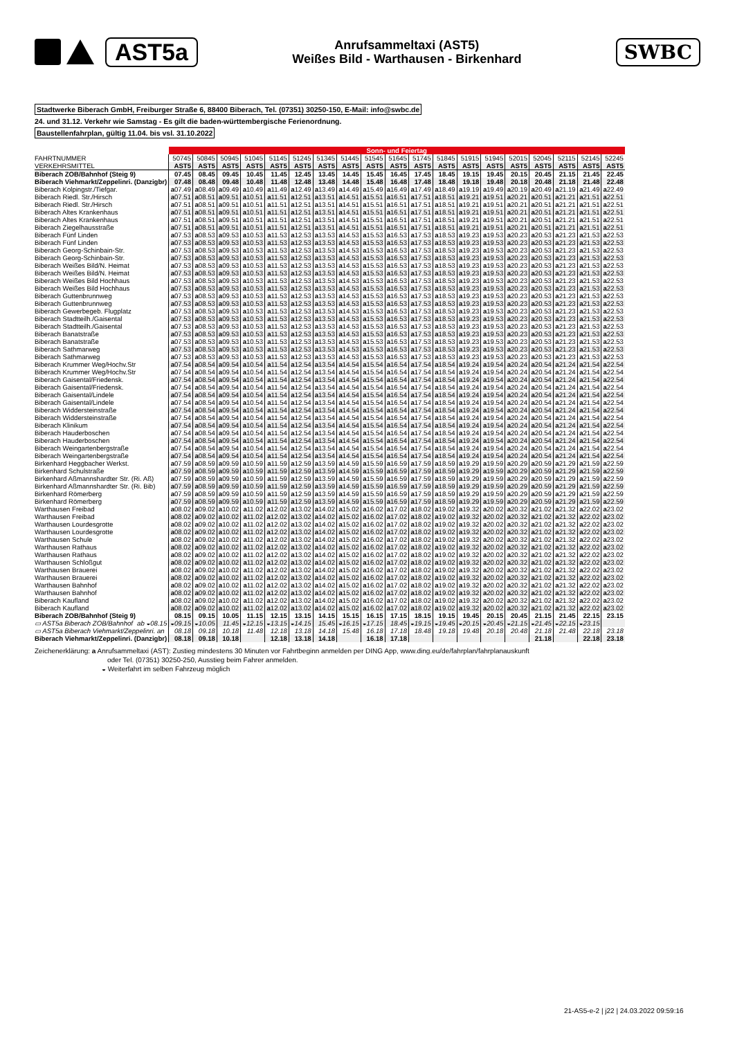AST5a
Anrufsammeltaxi (AST5)
Weißes Bild - Warthausen - Birkenhard
SWBC
Stadtwerke Biberach GmbH, Freiburger Straße 6, 88400 Biberach, Tel. (07351) 30250-150, E-Mail: info@swbc.de
24. und 31.12. Verkehr wie Samstag - Es gilt die baden-württembergische Ferienordnung.
Baustellenfahrplan, gültig 11.04. bis vsl. 31.10.2022
| | Sonn- und Feiertag | | | | | | | | | | | | | | | | | | |
| --- | --- | --- | --- | --- | --- | --- | --- | --- | --- | --- | --- | --- | --- | --- | --- | --- | --- | --- | --- |
| FAHRTNUMMER | 50745 | 50845 | 50945 | 51045 | 51145 | 51245 | 51345 | 51445 | 51545 | 51645 | 51745 | 51845 | 51915 | 51945 | 52015 | 52045 | 52115 | 52145 | 52245 |
| VERKEHRSMITTEL | AST5 | AST5 | AST5 | AST5 | AST5 | AST5 | AST5 | AST5 | AST5 | AST5 | AST5 | AST5 | AST5 | AST5 | AST5 | AST5 | AST5 | AST5 | AST5 |
| Biberach ZOB/Bahnhof (Steig 9) | 07.45 | 08.45 | 09.45 | 10.45 | 11.45 | 12.45 | 13.45 | 14.45 | 15.45 | 16.45 | 17.45 | 18.45 | 19.15 | 19.45 | 20.15 | 20.45 | 21.15 | 21.45 | 22.45 |
| Biberach Viehmarkt/Zeppelinri. (Danzigbr) | 07.48 | 08.48 | 09.48 | 10.48 | 11.48 | 12.48 | 13.48 | 14.48 | 15.48 | 16.48 | 17.48 | 18.48 | 19.18 | 19.48 | 20.18 | 20.48 | 21.18 | 21.48 | 22.48 |
| Biberach Kolpingstr./Tiefgar. | a 07.49 | a 08.49 | a 09.49 | a 10.49 | a 11.49 | a 12.49 | a 13.49 | a 14.49 | a 15.49 | a 16.49 | a 17.49 | a 18.49 | a 19.19 | a 19.49 | a 20.19 | a 20.49 | a 21.19 | a 21.49 | a 22.49 |
| Biberach Riedl. Str./Hirsch | a 07.51 | a 08.51 | a 09.51 | a 10.51 | a 11.51 | a 12.51 | a 13.51 | a 14.51 | a 15.51 | a 16.51 | a 17.51 | a 18.51 | a 19.21 | a 19.51 | a 20.21 | a 20.51 | a 21.21 | a 21.51 | a 22.51 |
| Biberach Riedl. Str./Hirsch | a 07.51 | a 08.51 | a 09.51 | a 10.51 | a 11.51 | a 12.51 | a 13.51 | a 14.51 | a 15.51 | a 16.51 | a 17.51 | a 18.51 | a 19.21 | a 19.51 | a 20.21 | a 20.51 | a 21.21 | a 21.51 | a 22.51 |
| Biberach Altes Krankenhaus | a 07.51 | a 08.51 | a 09.51 | a 10.51 | a 11.51 | a 12.51 | a 13.51 | a 14.51 | a 15.51 | a 16.51 | a 17.51 | a 18.51 | a 19.21 | a 19.51 | a 20.21 | a 20.51 | a 21.21 | a 21.51 | a 22.51 |
| Biberach Altes Krankenhaus | a 07.51 | a 08.51 | a 09.51 | a 10.51 | a 11.51 | a 12.51 | a 13.51 | a 14.51 | a 15.51 | a 16.51 | a 17.51 | a 18.51 | a 19.21 | a 19.51 | a 20.21 | a 20.51 | a 21.21 | a 21.51 | a 22.51 |
| Biberach Ziegelhausstraße | a 07.51 | a 08.51 | a 09.51 | a 10.51 | a 11.51 | a 12.51 | a 13.51 | a 14.51 | a 15.51 | a 16.51 | a 17.51 | a 18.51 | a 19.21 | a 19.51 | a 20.21 | a 20.51 | a 21.21 | a 21.51 | a 22.51 |
| Biberach Fünf Linden | a 07.53 | a 08.53 | a 09.53 | a 10.53 | a 11.53 | a 12.53 | a 13.53 | a 14.53 | a 15.53 | a 16.53 | a 17.53 | a 18.53 | a 19.23 | a 19.53 | a 20.23 | a 20.53 | a 21.23 | a 21.53 | a 22.53 |
| Biberach Fünf Linden | a 07.53 | a 08.53 | a 09.53 | a 10.53 | a 11.53 | a 12.53 | a 13.53 | a 14.53 | a 15.53 | a 16.53 | a 17.53 | a 18.53 | a 19.23 | a 19.53 | a 20.23 | a 20.53 | a 21.23 | a 21.53 | a 22.53 |
| Biberach Georg-Schinbain-Str. | a 07.53 | a 08.53 | a 09.53 | a 10.53 | a 11.53 | a 12.53 | a 13.53 | a 14.53 | a 15.53 | a 16.53 | a 17.53 | a 18.53 | a 19.23 | a 19.53 | a 20.23 | a 20.53 | a 21.23 | a 21.53 | a 22.53 |
| Biberach Georg-Schinbain-Str. | a 07.53 | a 08.53 | a 09.53 | a 10.53 | a 11.53 | a 12.53 | a 13.53 | a 14.53 | a 15.53 | a 16.53 | a 17.53 | a 18.53 | a 19.23 | a 19.53 | a 20.23 | a 20.53 | a 21.23 | a 21.53 | a 22.53 |
| Biberach Weißes Bild/N. Heimat | a 07.53 | a 08.53 | a 09.53 | a 10.53 | a 11.53 | a 12.53 | a 13.53 | a 14.53 | a 15.53 | a 16.53 | a 17.53 | a 18.53 | a 19.23 | a 19.53 | a 20.23 | a 20.53 | a 21.23 | a 21.53 | a 22.53 |
| Biberach Weißes Bild/N. Heimat | a 07.53 | a 08.53 | a 09.53 | a 10.53 | a 11.53 | a 12.53 | a 13.53 | a 14.53 | a 15.53 | a 16.53 | a 17.53 | a 18.53 | a 19.23 | a 19.53 | a 20.23 | a 20.53 | a 21.23 | a 21.53 | a 22.53 |
| Biberach Weißes Bild Hochhaus | a 07.53 | a 08.53 | a 09.53 | a 10.53 | a 11.53 | a 12.53 | a 13.53 | a 14.53 | a 15.53 | a 16.53 | a 17.53 | a 18.53 | a 19.23 | a 19.53 | a 20.23 | a 20.53 | a 21.23 | a 21.53 | a 22.53 |
| Biberach Weißes Bild Hochhaus | a 07.53 | a 08.53 | a 09.53 | a 10.53 | a 11.53 | a 12.53 | a 13.53 | a 14.53 | a 15.53 | a 16.53 | a 17.53 | a 18.53 | a 19.23 | a 19.53 | a 20.23 | a 20.53 | a 21.23 | a 21.53 | a 22.53 |
| Biberach Guttenbrunnweg | a 07.53 | a 08.53 | a 09.53 | a 10.53 | a 11.53 | a 12.53 | a 13.53 | a 14.53 | a 15.53 | a 16.53 | a 17.53 | a 18.53 | a 19.23 | a 19.53 | a 20.23 | a 20.53 | a 21.23 | a 21.53 | a 22.53 |
| Biberach Guttenbrunnweg | a 07.53 | a 08.53 | a 09.53 | a 10.53 | a 11.53 | a 12.53 | a 13.53 | a 14.53 | a 15.53 | a 16.53 | a 17.53 | a 18.53 | a 19.23 | a 19.53 | a 20.23 | a 20.53 | a 21.23 | a 21.53 | a 22.53 |
| Biberach Gewerbegeb. Flugplatz | a 07.53 | a 08.53 | a 09.53 | a 10.53 | a 11.53 | a 12.53 | a 13.53 | a 14.53 | a 15.53 | a 16.53 | a 17.53 | a 18.53 | a 19.23 | a 19.53 | a 20.23 | a 20.53 | a 21.23 | a 21.53 | a 22.53 |
| Biberach Stadtteilh./Gaisental | a 07.53 | a 08.53 | a 09.53 | a 10.53 | a 11.53 | a 12.53 | a 13.53 | a 14.53 | a 15.53 | a 16.53 | a 17.53 | a 18.53 | a 19.23 | a 19.53 | a 20.23 | a 20.53 | a 21.23 | a 21.53 | a 22.53 |
| Biberach Stadtteilh./Gaisental | a 07.53 | a 08.53 | a 09.53 | a 10.53 | a 11.53 | a 12.53 | a 13.53 | a 14.53 | a 15.53 | a 16.53 | a 17.53 | a 18.53 | a 19.23 | a 19.53 | a 20.23 | a 20.53 | a 21.23 | a 21.53 | a 22.53 |
| Biberach Banatstraße | a 07.53 | a 08.53 | a 09.53 | a 10.53 | a 11.53 | a 12.53 | a 13.53 | a 14.53 | a 15.53 | a 16.53 | a 17.53 | a 18.53 | a 19.23 | a 19.53 | a 20.23 | a 20.53 | a 21.23 | a 21.53 | a 22.53 |
| Biberach Banatstraße | a 07.53 | a 08.53 | a 09.53 | a 10.53 | a 11.53 | a 12.53 | a 13.53 | a 14.53 | a 15.53 | a 16.53 | a 17.53 | a 18.53 | a 19.23 | a 19.53 | a 20.23 | a 20.53 | a 21.23 | a 21.53 | a 22.53 |
| Biberach Sathmarweg | a 07.53 | a 08.53 | a 09.53 | a 10.53 | a 11.53 | a 12.53 | a 13.53 | a 14.53 | a 15.53 | a 16.53 | a 17.53 | a 18.53 | a 19.23 | a 19.53 | a 20.23 | a 20.53 | a 21.23 | a 21.53 | a 22.53 |
| Biberach Sathmarweg | a 07.53 | a 08.53 | a 09.53 | a 10.53 | a 11.53 | a 12.53 | a 13.53 | a 14.53 | a 15.53 | a 16.53 | a 17.53 | a 18.53 | a 19.23 | a 19.53 | a 20.23 | a 20.53 | a 21.23 | a 21.53 | a 22.53 |
| Biberach Krummer Weg/Hochv.Str | a 07.54 | a 08.54 | a 09.54 | a 10.54 | a 11.54 | a 12.54 | a 13.54 | a 14.54 | a 15.54 | a 16.54 | a 17.54 | a 18.54 | a 19.24 | a 19.54 | a 20.24 | a 20.54 | a 21.24 | a 21.54 | a 22.54 |
| Biberach Krummer Weg/Hochv.Str | a 07.54 | a 08.54 | a 09.54 | a 10.54 | a 11.54 | a 12.54 | a 13.54 | a 14.54 | a 15.54 | a 16.54 | a 17.54 | a 18.54 | a 19.24 | a 19.54 | a 20.24 | a 20.54 | a 21.24 | a 21.54 | a 22.54 |
| Biberach Gaisental/Friedensk. | a 07.54 | a 08.54 | a 09.54 | a 10.54 | a 11.54 | a 12.54 | a 13.54 | a 14.54 | a 15.54 | a 16.54 | a 17.54 | a 18.54 | a 19.24 | a 19.54 | a 20.24 | a 20.54 | a 21.24 | a 21.54 | a 22.54 |
| Biberach Gaisental/Friedensk. | a 07.54 | a 08.54 | a 09.54 | a 10.54 | a 11.54 | a 12.54 | a 13.54 | a 14.54 | a 15.54 | a 16.54 | a 17.54 | a 18.54 | a 19.24 | a 19.54 | a 20.24 | a 20.54 | a 21.24 | a 21.54 | a 22.54 |
| Biberach Gaisental/Lindele | a 07.54 | a 08.54 | a 09.54 | a 10.54 | a 11.54 | a 12.54 | a 13.54 | a 14.54 | a 15.54 | a 16.54 | a 17.54 | a 18.54 | a 19.24 | a 19.54 | a 20.24 | a 20.54 | a 21.24 | a 21.54 | a 22.54 |
| Biberach Gaisental/Lindele | a 07.54 | a 08.54 | a 09.54 | a 10.54 | a 11.54 | a 12.54 | a 13.54 | a 14.54 | a 15.54 | a 16.54 | a 17.54 | a 18.54 | a 19.24 | a 19.54 | a 20.24 | a 20.54 | a 21.24 | a 21.54 | a 22.54 |
| Biberach Widdersteinstraße | a 07.54 | a 08.54 | a 09.54 | a 10.54 | a 11.54 | a 12.54 | a 13.54 | a 14.54 | a 15.54 | a 16.54 | a 17.54 | a 18.54 | a 19.24 | a 19.54 | a 20.24 | a 20.54 | a 21.24 | a 21.54 | a 22.54 |
| Biberach Widdersteinstraße | a 07.54 | a 08.54 | a 09.54 | a 10.54 | a 11.54 | a 12.54 | a 13.54 | a 14.54 | a 15.54 | a 16.54 | a 17.54 | a 18.54 | a 19.24 | a 19.54 | a 20.24 | a 20.54 | a 21.24 | a 21.54 | a 22.54 |
| Biberach Klinikum | a 07.54 | a 08.54 | a 09.54 | a 10.54 | a 11.54 | a 12.54 | a 13.54 | a 14.54 | a 15.54 | a 16.54 | a 17.54 | a 18.54 | a 19.24 | a 19.54 | a 20.24 | a 20.54 | a 21.24 | a 21.54 | a 22.54 |
| Biberach Hauderboschen | a 07.54 | a 08.54 | a 09.54 | a 10.54 | a 11.54 | a 12.54 | a 13.54 | a 14.54 | a 15.54 | a 16.54 | a 17.54 | a 18.54 | a 19.24 | a 19.54 | a 20.24 | a 20.54 | a 21.24 | a 21.54 | a 22.54 |
| Biberach Hauderboschen | a 07.54 | a 08.54 | a 09.54 | a 10.54 | a 11.54 | a 12.54 | a 13.54 | a 14.54 | a 15.54 | a 16.54 | a 17.54 | a 18.54 | a 19.24 | a 19.54 | a 20.24 | a 20.54 | a 21.24 | a 21.54 | a 22.54 |
| Biberach Weingartenbergstraße | a 07.54 | a 08.54 | a 09.54 | a 10.54 | a 11.54 | a 12.54 | a 13.54 | a 14.54 | a 15.54 | a 16.54 | a 17.54 | a 18.54 | a 19.24 | a 19.54 | a 20.24 | a 20.54 | a 21.24 | a 21.54 | a 22.54 |
| Biberach Weingartenbergstraße | a 07.54 | a 08.54 | a 09.54 | a 10.54 | a 11.54 | a 12.54 | a 13.54 | a 14.54 | a 15.54 | a 16.54 | a 17.54 | a 18.54 | a 19.24 | a 19.54 | a 20.24 | a 20.54 | a 21.24 | a 21.54 | a 22.54 |
| Birkenhard Heggbacher Werkst. | a 07.59 | a 08.59 | a 09.59 | a 10.59 | a 11.59 | a 12.59 | a 13.59 | a 14.59 | a 15.59 | a 16.59 | a 17.59 | a 18.59 | a 19.29 | a 19.59 | a 20.29 | a 20.59 | a 21.29 | a 21.59 | a 22.59 |
| Birkenhard Schulstraße | a 07.59 | a 08.59 | a 09.59 | a 10.59 | a 11.59 | a 12.59 | a 13.59 | a 14.59 | a 15.59 | a 16.59 | a 17.59 | a 18.59 | a 19.29 | a 19.59 | a 20.29 | a 20.59 | a 21.29 | a 21.59 | a 22.59 |
| Birkenhard Aßmannshardter Str. (Ri. Aß) | a 07.59 | a 08.59 | a 09.59 | a 10.59 | a 11.59 | a 12.59 | a 13.59 | a 14.59 | a 15.59 | a 16.59 | a 17.59 | a 18.59 | a 19.29 | a 19.59 | a 20.29 | a 20.59 | a 21.29 | a 21.59 | a 22.59 |
| Birkenhard Aßmannshardter Str. (Ri. Bib) | a 07.59 | a 08.59 | a 09.59 | a 10.59 | a 11.59 | a 12.59 | a 13.59 | a 14.59 | a 15.59 | a 16.59 | a 17.59 | a 18.59 | a 19.29 | a 19.59 | a 20.29 | a 20.59 | a 21.29 | a 21.59 | a 22.59 |
| Birkenhard Römerberg | a 07.59 | a 08.59 | a 09.59 | a 10.59 | a 11.59 | a 12.59 | a 13.59 | a 14.59 | a 15.59 | a 16.59 | a 17.59 | a 18.59 | a 19.29 | a 19.59 | a 20.29 | a 20.59 | a 21.29 | a 21.59 | a 22.59 |
| Birkenhard Römerberg | a 07.59 | a 08.59 | a 09.59 | a 10.59 | a 11.59 | a 12.59 | a 13.59 | a 14.59 | a 15.59 | a 16.59 | a 17.59 | a 18.59 | a 19.29 | a 19.59 | a 20.29 | a 20.59 | a 21.29 | a 21.59 | a 22.59 |
| Warthausen Freibad | a 08.02 | a 09.02 | a 10.02 | a 11.02 | a 12.02 | a 13.02 | a 14.02 | a 15.02 | a 16.02 | a 17.02 | a 18.02 | a 19.02 | a 19.32 | a 20.02 | a 20.32 | a 21.02 | a 21.32 | a 22.02 | a 23.02 |
| Warthausen Freibad | a 08.02 | a 09.02 | a 10.02 | a 11.02 | a 12.02 | a 13.02 | a 14.02 | a 15.02 | a 16.02 | a 17.02 | a 18.02 | a 19.02 | a 19.32 | a 20.02 | a 20.32 | a 21.02 | a 21.32 | a 22.02 | a 23.02 |
| Warthausen Lourdesgrotte | a 08.02 | a 09.02 | a 10.02 | a 11.02 | a 12.02 | a 13.02 | a 14.02 | a 15.02 | a 16.02 | a 17.02 | a 18.02 | a 19.02 | a 19.32 | a 20.02 | a 20.32 | a 21.02 | a 21.32 | a 22.02 | a 23.02 |
| Warthausen Lourdesgrotte | a 08.02 | a 09.02 | a 10.02 | a 11.02 | a 12.02 | a 13.02 | a 14.02 | a 15.02 | a 16.02 | a 17.02 | a 18.02 | a 19.02 | a 19.32 | a 20.02 | a 20.32 | a 21.02 | a 21.32 | a 22.02 | a 23.02 |
| Warthausen Schule | a 08.02 | a 09.02 | a 10.02 | a 11.02 | a 12.02 | a 13.02 | a 14.02 | a 15.02 | a 16.02 | a 17.02 | a 18.02 | a 19.02 | a 19.32 | a 20.02 | a 20.32 | a 21.02 | a 21.32 | a 22.02 | a 23.02 |
| Warthausen Rathaus | a 08.02 | a 09.02 | a 10.02 | a 11.02 | a 12.02 | a 13.02 | a 14.02 | a 15.02 | a 16.02 | a 17.02 | a 18.02 | a 19.02 | a 19.32 | a 20.02 | a 20.32 | a 21.02 | a 21.32 | a 22.02 | a 23.02 |
| Warthausen Rathaus | a 08.02 | a 09.02 | a 10.02 | a 11.02 | a 12.02 | a 13.02 | a 14.02 | a 15.02 | a 16.02 | a 17.02 | a 18.02 | a 19.02 | a 19.32 | a 20.02 | a 20.32 | a 21.02 | a 21.32 | a 22.02 | a 23.02 |
| Warthausen Schloßgut | a 08.02 | a 09.02 | a 10.02 | a 11.02 | a 12.02 | a 13.02 | a 14.02 | a 15.02 | a 16.02 | a 17.02 | a 18.02 | a 19.02 | a 19.32 | a 20.02 | a 20.32 | a 21.02 | a 21.32 | a 22.02 | a 23.02 |
| Warthausen Brauerei | a 08.02 | a 09.02 | a 10.02 | a 11.02 | a 12.02 | a 13.02 | a 14.02 | a 15.02 | a 16.02 | a 17.02 | a 18.02 | a 19.02 | a 19.32 | a 20.02 | a 20.32 | a 21.02 | a 21.32 | a 22.02 | a 23.02 |
| Warthausen Brauerei | a 08.02 | a 09.02 | a 10.02 | a 11.02 | a 12.02 | a 13.02 | a 14.02 | a 15.02 | a 16.02 | a 17.02 | a 18.02 | a 19.02 | a 19.32 | a 20.02 | a 20.32 | a 21.02 | a 21.32 | a 22.02 | a 23.02 |
| Warthausen Bahnhof | a 08.02 | a 09.02 | a 10.02 | a 11.02 | a 12.02 | a 13.02 | a 14.02 | a 15.02 | a 16.02 | a 17.02 | a 18.02 | a 19.02 | a 19.32 | a 20.02 | a 20.32 | a 21.02 | a 21.32 | a 22.02 | a 23.02 |
| Warthausen Bahnhof | a 08.02 | a 09.02 | a 10.02 | a 11.02 | a 12.02 | a 13.02 | a 14.02 | a 15.02 | a 16.02 | a 17.02 | a 18.02 | a 19.02 | a 19.32 | a 20.02 | a 20.32 | a 21.02 | a 21.32 | a 22.02 | a 23.02 |
| Biberach Kaufland | a 08.02 | a 09.02 | a 10.02 | a 11.02 | a 12.02 | a 13.02 | a 14.02 | a 15.02 | a 16.02 | a 17.02 | a 18.02 | a 19.02 | a 19.32 | a 20.02 | a 20.32 | a 21.02 | a 21.32 | a 22.02 | a 23.02 |
| Biberach Kaufland | a 08.02 | a 09.02 | a 10.02 | a 11.02 | a 12.02 | a 13.02 | a 14.02 | a 15.02 | a 16.02 | a 17.02 | a 18.02 | a 19.02 | a 19.32 | a 20.02 | a 20.32 | a 21.02 | a 21.32 | a 22.02 | a 23.02 |
| Biberach ZOB/Bahnhof (Steig 9) | 08.15 | 09.15 | 10.05 | 11.15 | 12.15 | 13.15 | 14.15 | 15.15 | 16.15 | 17.15 | 18.15 | 19.15 | 19.45 | 20.15 | 20.45 | 21.15 | 21.45 | 22.15 | 23.15 |
| ▭ AST5a Biberach ZOB/Bahnhof ab ◒08.15 | ◒09.15 | ◒10.05 | 11.45 | ◒12.15 | ◒13.15 | ◒14.15 | 15.45 | ◒16.15 | ◒17.15 | 18.45 | ◒19.15 | ◒19.45 | ◒20.15 | ◒20.45 | ◒21.15 | ◒21.45 | ◒22.15 | ◒23.15 | |
| ▭ AST5a Biberach Viehmarkt/Zeppelinri. an | 08.18 | 09.18 | 10.18 | 11.48 | 12.18 | 13.18 | 14.18 | 15.48 | 16.18 | 17.18 | 18.48 | 19.18 | 19.48 | 20.18 | 20.48 | 21.18 | 21.48 | 22.18 | 23.18 |
| Biberach Viehmarkt/Zeppelinri. (Danzigbr) | 08.18 | 09.18 | 10.18 | | 12.18 | 13.18 | 14.18 | | 16.18 | 17.18 | | | | | | 21.18 | | 22.18 | 23.18 |
Zeichenerklärung: a Anrufsammeltaxi (AST): Zustieg mindestens 30 Minuten vor Fahrtbeginn anmelden per DING App, www.ding.eu/de/fahrplan/fahrplanauskunft
oder Tel. (07351) 30250-250, Ausstieg beim Fahrer anmelden.
◒ Weiterfahrt im selben Fahrzeug möglich
21-AS5-e-2 | j22 | 24.03.2022 09:59:16